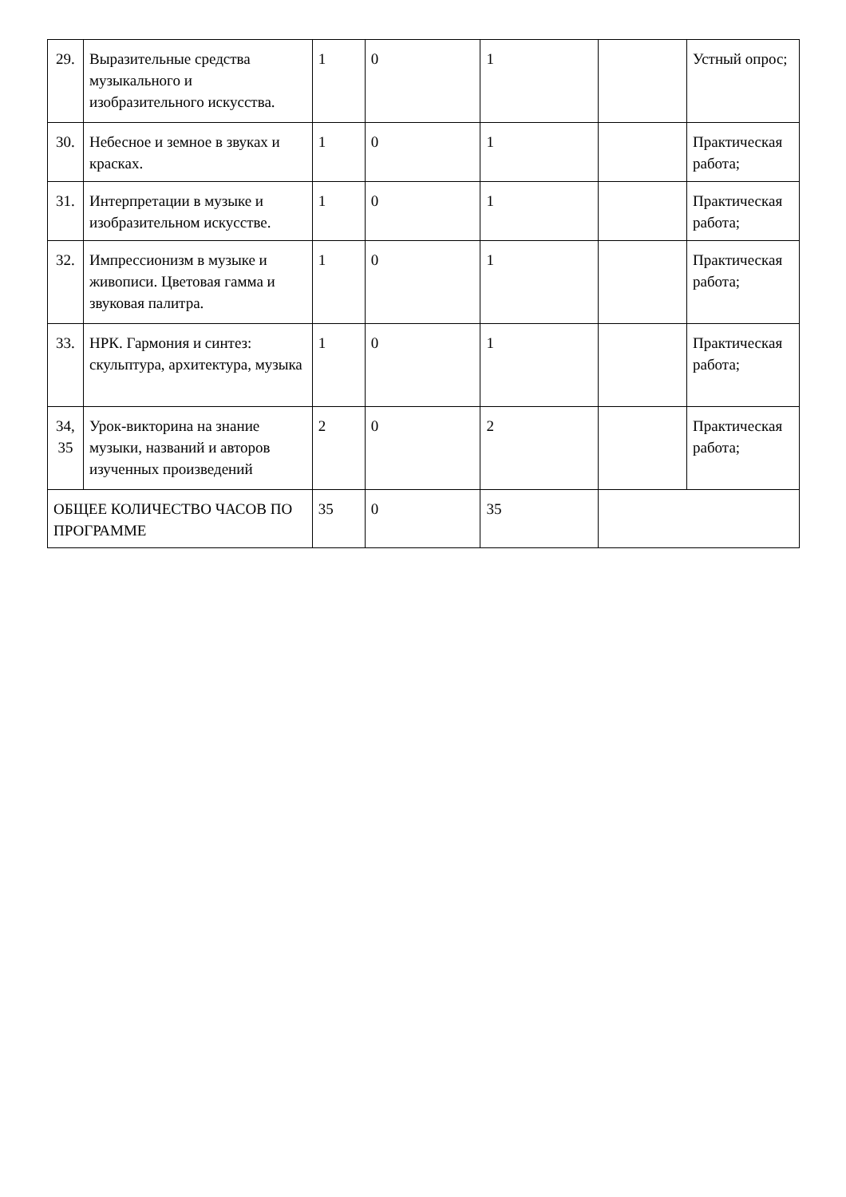| 29. | Выразительные средства музыкального и изобразительного искусства. | 1 | 0 | 1 | | Устный опрос; |
| 30. | Небесное и земное в звуках и красках. | 1 | 0 | 1 | | Практическая работа; |
| 31. | Интерпретации в музыке и изобразительном искусстве. | 1 | 0 | 1 | | Практическая работа; |
| 32. | Импрессионизм в музыке и живописи. Цветовая гамма и звуковая палитра. | 1 | 0 | 1 | | Практическая работа; |
| 33. | НРК. Гармония и синтез: скульптура, архитектура, музыка | 1 | 0 | 1 | | Практическая работа; |
| 34, 35 | Урок-викторина на знание музыки, названий и авторов изученных произведений | 2 | 0 | 2 | | Практическая работа; |
| ОБЩЕЕ КОЛИЧЕСТВО ЧАСОВ ПО ПРОГРАММЕ | | 35 | 0 | 35 | | |